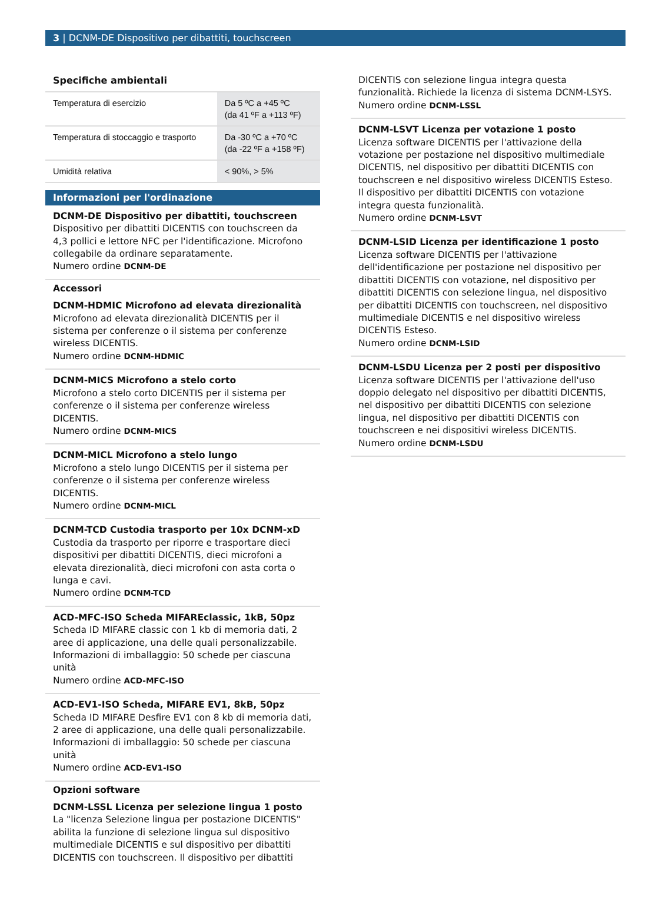3 | DCNM-DE Dispositivo per dibattiti, touchscreen
Specifiche ambientali
| Temperatura di esercizio | Da 5 ºC a +45 ºC (da 41 ºF a +113 ºF) |
| Temperatura di stoccaggio e trasporto | Da -30 ºC a +70 ºC (da -22 ºF a +158 ºF) |
| Umidità relativa | < 90%, > 5% |
Informazioni per l'ordinazione
DCNM-DE Dispositivo per dibattiti, touchscreen
Dispositivo per dibattiti DICENTIS con touchscreen da 4,3 pollici e lettore NFC per l'identificazione. Microfono collegabile da ordinare separatamente.
Numero ordine DCNM-DE
Accessori
DCNM-HDMIC Microfono ad elevata direzionalità
Microfono ad elevata direzionalità DICENTIS per il sistema per conferenze o il sistema per conferenze wireless DICENTIS.
Numero ordine DCNM-HDMIC
DCNM-MICS Microfono a stelo corto
Microfono a stelo corto DICENTIS per il sistema per conferenze o il sistema per conferenze wireless DICENTIS.
Numero ordine DCNM-MICS
DCNM-MICL Microfono a stelo lungo
Microfono a stelo lungo DICENTIS per il sistema per conferenze o il sistema per conferenze wireless DICENTIS.
Numero ordine DCNM-MICL
DCNM-TCD Custodia trasporto per 10x DCNM-xD
Custodia da trasporto per riporre e trasportare dieci dispositivi per dibattiti DICENTIS, dieci microfoni a elevata direzionalità, dieci microfoni con asta corta o lunga e cavi.
Numero ordine DCNM-TCD
ACD-MFC-ISO Scheda MIFAREclassic, 1kB, 50pz
Scheda ID MIFARE classic con 1 kb di memoria dati, 2 aree di applicazione, una delle quali personalizzabile. Informazioni di imballaggio: 50 schede per ciascuna unità
Numero ordine ACD-MFC-ISO
ACD-EV1-ISO Scheda, MIFARE EV1, 8kB, 50pz
Scheda ID MIFARE Desfire EV1 con 8 kb di memoria dati, 2 aree di applicazione, una delle quali personalizzabile. Informazioni di imballaggio: 50 schede per ciascuna unità
Numero ordine ACD-EV1-ISO
Opzioni software
DCNM-LSSL Licenza per selezione lingua 1 posto
La "licenza Selezione lingua per postazione DICENTIS" abilita la funzione di selezione lingua sul dispositivo multimediale DICENTIS e sul dispositivo per dibattiti DICENTIS con touchscreen. Il dispositivo per dibattiti
DICENTIS con selezione lingua integra questa funzionalità. Richiede la licenza di sistema DCNM-LSYS.
Numero ordine DCNM-LSSL
DCNM-LSVT Licenza per votazione 1 posto
Licenza software DICENTIS per l'attivazione della votazione per postazione nel dispositivo multimediale DICENTIS, nel dispositivo per dibattiti DICENTIS con touchscreen e nel dispositivo wireless DICENTIS Esteso. Il dispositivo per dibattiti DICENTIS con votazione integra questa funzionalità.
Numero ordine DCNM-LSVT
DCNM-LSID Licenza per identificazione 1 posto
Licenza software DICENTIS per l'attivazione dell'identificazione per postazione nel dispositivo per dibattiti DICENTIS con votazione, nel dispositivo per dibattiti DICENTIS con selezione lingua, nel dispositivo per dibattiti DICENTIS con touchscreen, nel dispositivo multimediale DICENTIS e nel dispositivo wireless DICENTIS Esteso.
Numero ordine DCNM-LSID
DCNM-LSDU Licenza per 2 posti per dispositivo
Licenza software DICENTIS per l'attivazione dell'uso doppio delegato nel dispositivo per dibattiti DICENTIS, nel dispositivo per dibattiti DICENTIS con selezione lingua, nel dispositivo per dibattiti DICENTIS con touchscreen e nei dispositivi wireless DICENTIS.
Numero ordine DCNM-LSDU